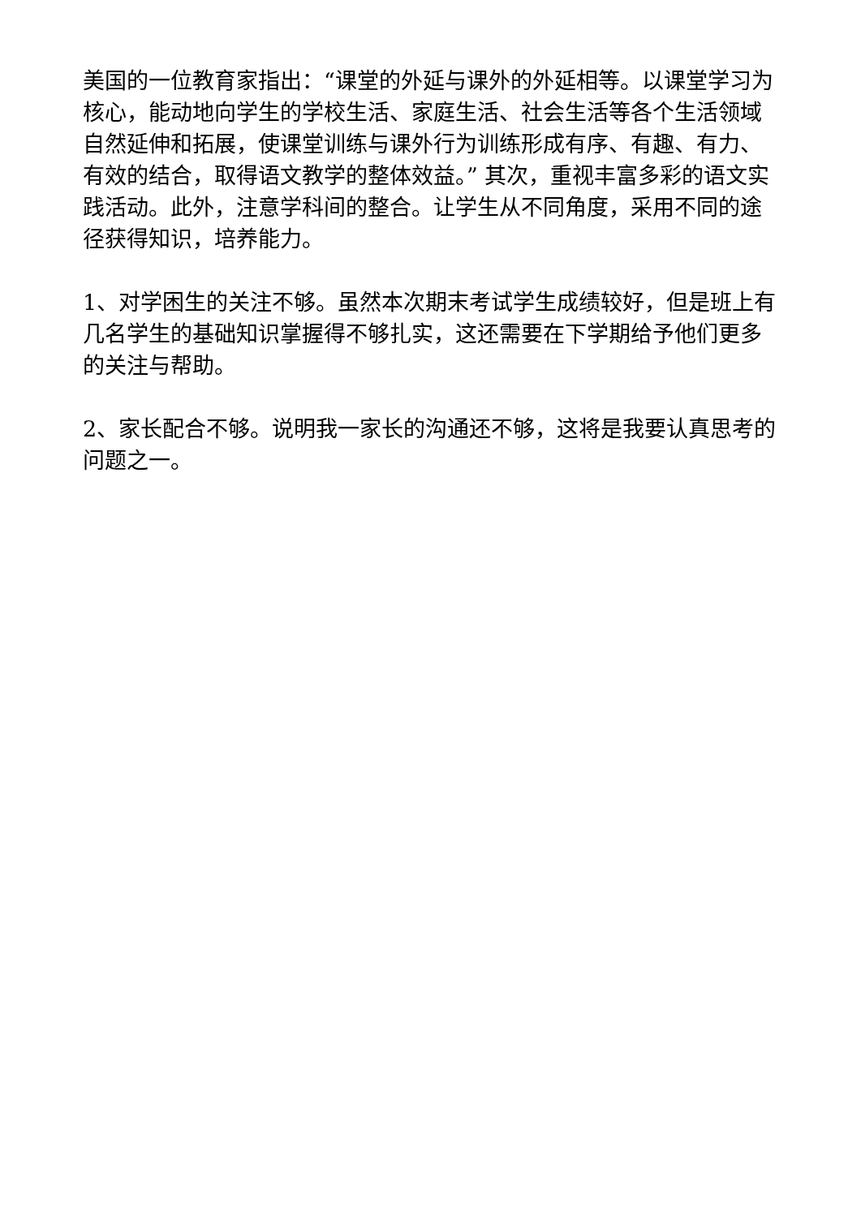美国的一位教育家指出：“课堂的外延与课外的外延相等。以课堂学习为核心，能动地向学生的学校生活、家庭生活、社会生活等各个生活领域自然延伸和拓展，使课堂训练与课外行为训练形成有序、有趣、有力、有效的结合，取得语文教学的整体效益。” 其次，重视丰富多彩的语文实践活动。此外，注意学科间的整合。让学生从不同角度，采用不同的途径获得知识，培养能力。
1、对学困生的关注不够。虽然本次期末考试学生成绩较好，但是班上有几名学生的基础知识掌握得不够扎实，这还需要在下学期给予他们更多的关注与帮助。
2、家长配合不够。说明我一家长的沟通还不够，这将是我要认真思考的问题之一。